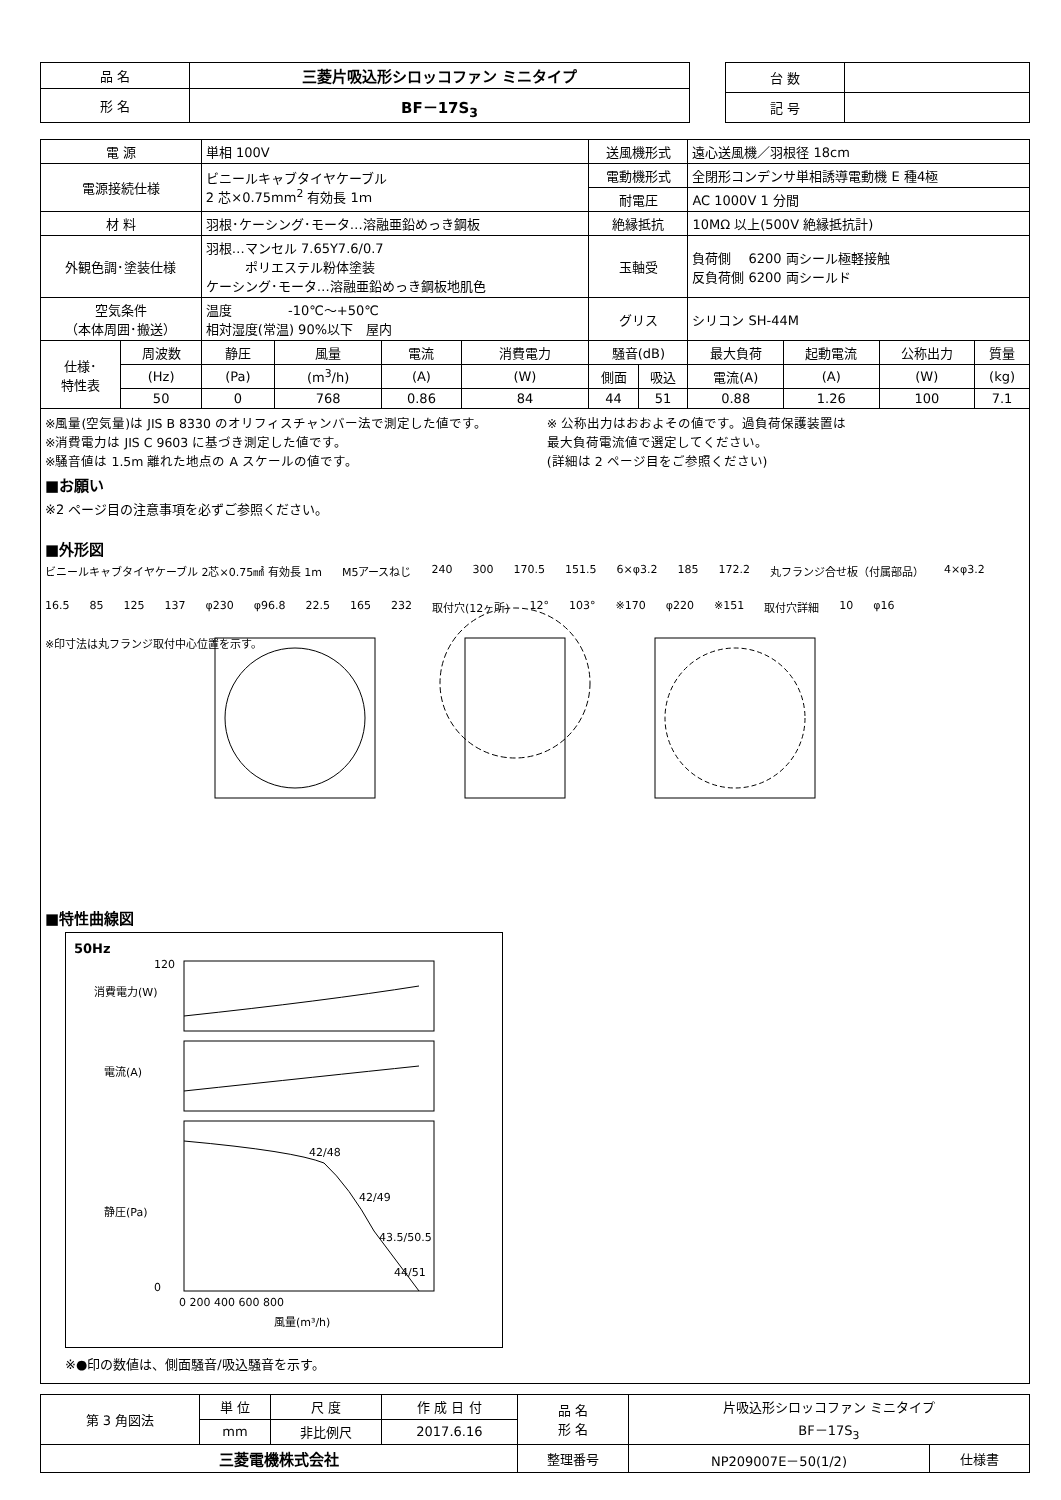| 品 名 | 三菱片吸込形シロッコファン ミニタイプ |
| --- | --- |
| 形 名 | BF－17S<sub>3</sub> |
| 台 数 | |
| 記 号 | |
| 電 源 | | 単相 100V | | | | 送風機形式 | | 遠心送風機／羽根径 18cm | | | |
| 電源接続仕様 | | ビニールキャブタイヤケーブル 2 芯×0.75mm<sup>2</sup> 有効長 1ｍ | | | | 電動機形式 | | 全閉形コンデンサ単相誘導電動機 E 種4極 | | | |
| | | | | | | 耐電圧 | | AC 1000V 1 分間 | | | |
| 材 料 | | 羽根･ケーシング･モータ…溶融亜鉛めっき鋼板 | | | | 絶縁抵抗 | | 10MΩ 以上(500V 絶縁抵抗計) | | | |
| 外観色調･塗装仕様 | | 羽根…マンセル 7.65Y7.6/0.7 ポリエステル粉体塗装 ケーシング･モータ…溶融亜鉛めっき鋼板地肌色 | | | | 玉軸受 | | 負荷側 6200 両シール極軽接触 反負荷側 6200 両シールド | | | |
| 空気条件 （本体周囲･搬送） | | 温度 -10℃～+50℃ 相対湿度(常温) 90%以下 屋内 | | | | グリス | | シリコン SH-44M | | | |
| 仕様･ 特性表 | 周波数 | 静圧 | 風量 | 電流 | 消費電力 | 騒音(dB) | | 最大負荷 | 起動電流 | 公称出力 | 質量 |
| | (Hz) | (Pa) | (m<sup>3</sup>/h) | (A) | (W) | 側面 | 吸込 | 電流(A) | (A) | (W) | (kg) |
| | 50 | 0 | 768 | 0.86 | 84 | 44 | 51 | 0.88 | 1.26 | 100 | 7.1 |
※風量(空気量)は JIS B 8330 のオリフィスチャンバー法で測定した値です。
※消費電力は JIS C 9603 に基づき測定した値です。
※騒音値は 1.5m 離れた地点の A スケールの値です。
※ 公称出力はおおよその値です。過負荷保護装置は
最大負荷電流値で選定してください。
(詳細は 2 ページ目をご参照ください)
■お願い
※2 ページ目の注意事項を必ずご参照ください。
■外形図
ビニールキャブタイヤケーブル 2芯×0.75㎟ 有効長 1m M5アースねじ 240 300 170.5 151.5 6×φ3.2 185 172.2 丸フランジ合せ板（付属部品） 4×φ3.2 16.5 85 125 137 φ230 φ96.8 22.5 165 232 取付穴(12ヶ所) 12° 103° ※170 φ220 ※151 取付穴詳細 10 φ16 ※印寸法は丸フランジ取付中心位置を示す。
■特性曲線図
50Hz
消費電力(W)
電流(A)
静圧(Pa)
42/48
42/49
43.5/50.5
44/51
0 200 400 600 800
風量(m³/h)
120
0
※●印の数値は、側面騒音/吸込騒音を示す。
| 第 3 角図法 | 単 位 | 尺 度 | 作 成 日 付 | 品 名 形 名 | 片吸込形シロッコファン ミニタイプ BF－17S<sub>3</sub> | |
| | mm | 非比例尺 | 2017.6.16 | | | |
| 三菱電機株式会社 | | | | 整理番号 | NP209007E－50(1/2) | 仕様書 |